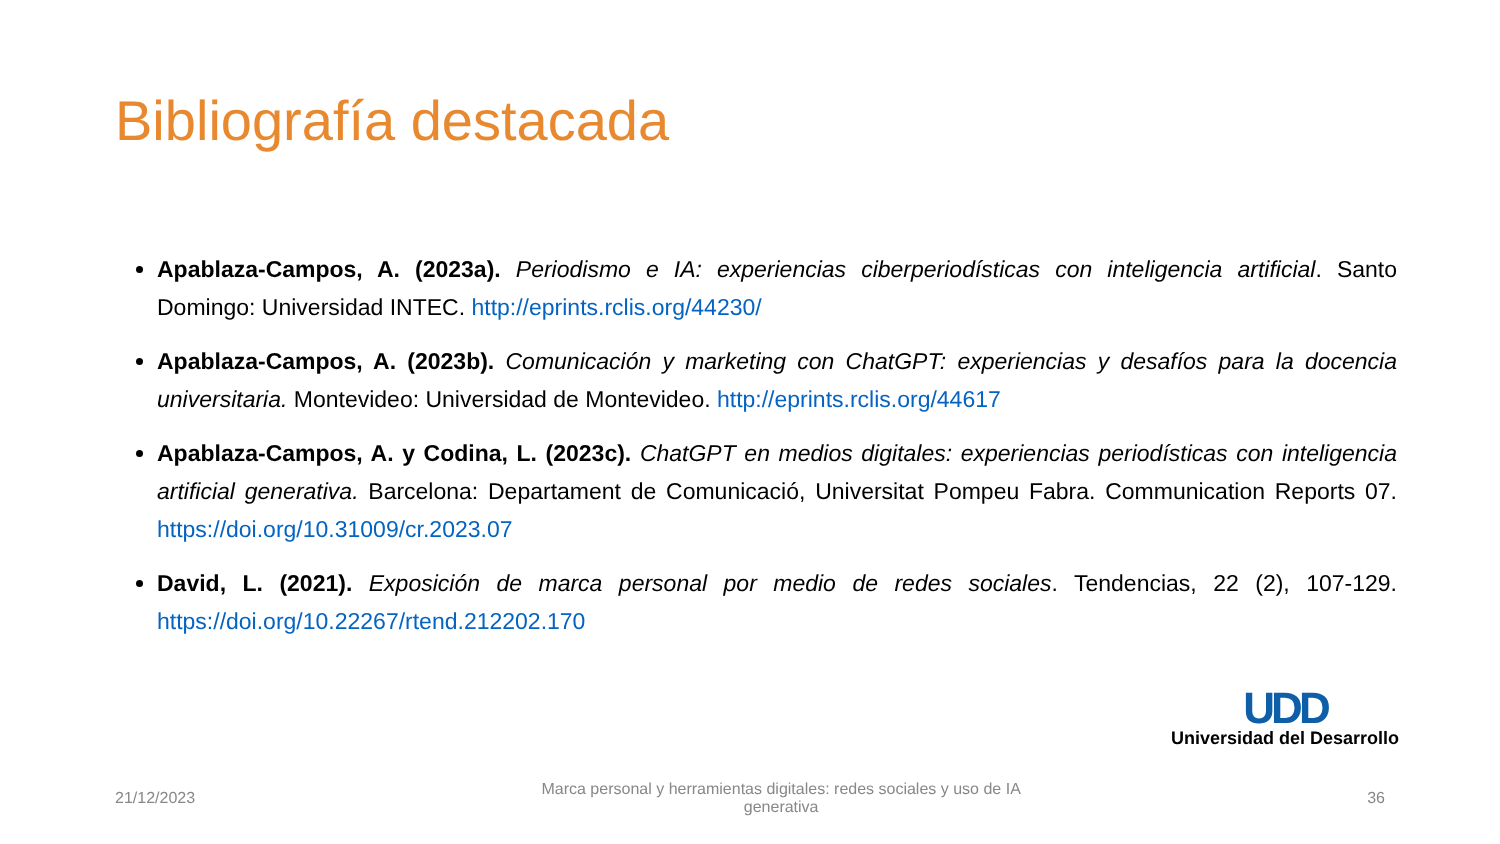Bibliografía destacada
Apablaza-Campos, A. (2023a). Periodismo e IA: experiencias ciberperiodísticas con inteligencia artificial. Santo Domingo: Universidad INTEC. http://eprints.rclis.org/44230/
Apablaza-Campos, A. (2023b). Comunicación y marketing con ChatGPT: experiencias y desafíos para la docencia universitaria. Montevideo: Universidad de Montevideo. http://eprints.rclis.org/44617
Apablaza-Campos, A. y Codina, L. (2023c). ChatGPT en medios digitales: experiencias periodísticas con inteligencia artificial generativa. Barcelona: Departament de Comunicació, Universitat Pompeu Fabra. Communication Reports 07. https://doi.org/10.31009/cr.2023.07
David, L. (2021). Exposición de marca personal por medio de redes sociales. Tendencias, 22 (2), 107-129. https://doi.org/10.22267/rtend.212202.170
UDD
Universidad del Desarrollo
21/12/2023 Marca personal y herramientas digitales: redes sociales y uso de IA generativa 36